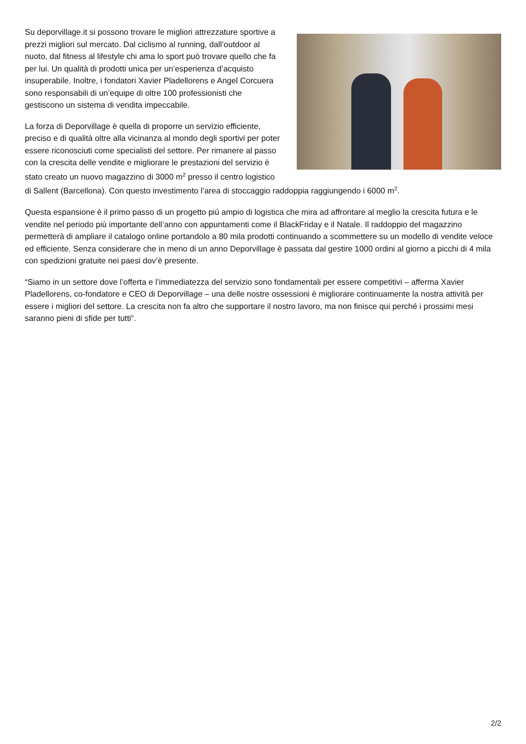Su deporvillage.it si possono trovare le migliori attrezzature sportive a prezzi migliori sul mercato. Dal ciclismo al running, dall’outdoor al nuoto, dal fitness al lifestyle chi ama lo sport può trovare quello che fa per lui. Un qualità di prodotti unica per un’esperienza d’acquisto insuperabile. Inoltre, i fondatori Xavier Pladellorens e Angel Corcuera sono responsabili di un’equipe di oltre 100 professionisti che gestiscono un sistema di vendita impeccabile.
La forza di Deporvillage è quella di proporre un servizio efficiente, preciso e di qualità oltre alla vicinanza al mondo degli sportivi per poter essere riconosciuti come specialisti del settore. Per rimanere al passo con la crescita delle vendite e migliorare le prestazioni del servizio è stato creato un nuovo magazzino di 3000 m<sup>2</sup> presso il centro logistico di Sallent (Barcellona). Con questo investimento l’area di stoccaggio raddoppia raggiungendo i 6000 m<sup>2</sup>.
Questa espansione è il primo passo di un progetto più ampio di logistica che mira ad affrontare al meglio la crescita futura e le vendite nel periodo più importante dell’anno con appuntamenti come il BlackFriday e il Natale. Il raddoppio del magazzino permetterà di ampliare il catalogo online portandolo a 80 mila prodotti continuando a scommettere su un modello di vendite veloce ed efficiente. Senza considerare che in meno di un anno Deporvillage è passata dal gestire 1000 ordini al giorno a picchi di 4 mila con spedizioni gratuite nei paesi dov’è presente.
“Siamo in un settore dove l’offerta e l’immediatezza del servizio sono fondamentali per essere competitivi – afferma Xavier Pladellorens, co-fondatore e CEO di Deporvillage – una delle nostre ossessioni è migliorare continuamente la nostra attività per essere i migliori del settore. La crescita non fa altro che supportare il nostro lavoro, ma non finisce qui perché i prossimi mesi saranno pieni di sfide per tutti”.
2/2